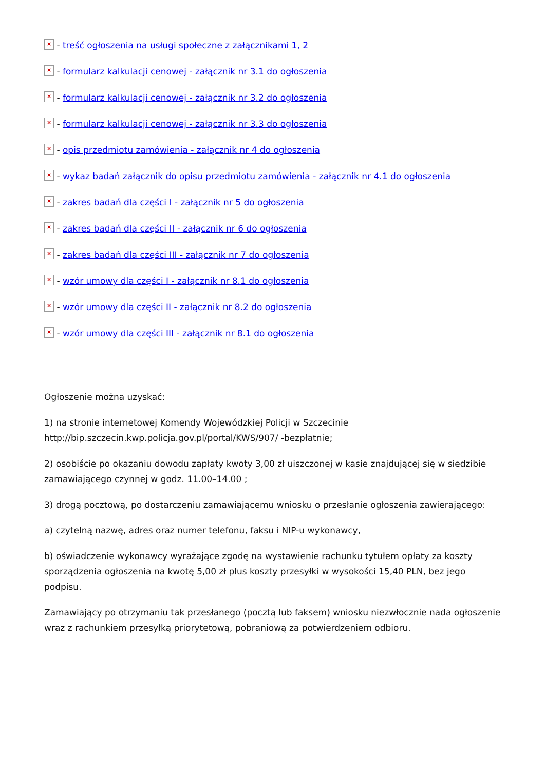× - treść ogłoszenia na usługi społeczne z załącznikami 1, 2
× - formularz kalkulacji cenowej - załącznik nr 3.1 do ogłoszenia
× - formularz kalkulacji cenowej - załącznik nr 3.2 do ogłoszenia
× - formularz kalkulacji cenowej - załącznik nr 3.3 do ogłoszenia
× - opis przedmiotu zamówienia - załącznik nr 4 do ogłoszenia
× - wykaz badań załącznik do opisu przedmiotu zamówienia - załącznik nr 4.1 do ogłoszenia
× - zakres badań dla części I - załącznik nr 5 do ogłoszenia
× - zakres badań dla części II - załącznik nr 6 do ogłoszenia
× - zakres badań dla części III - załącznik nr 7 do ogłoszenia
× - wzór umowy dla części I - załącznik nr 8.1 do ogłoszenia
× - wzór umowy dla części II - załącznik nr 8.2 do ogłoszenia
× - wzór umowy dla części III - załącznik nr 8.1 do ogłoszenia
Ogłoszenie można uzyskać:
1) na stronie internetowej Komendy Wojewódzkiej Policji w Szczecinie http://bip.szczecin.kwp.policja.gov.pl/portal/KWS/907/ -bezpłatnie;
2) osobiście po okazaniu dowodu zapłaty kwoty 3,00 zł uiszczonej w kasie znajdującej się w siedzibie zamawiającego czynnej w godz. 11.00–14.00 ;
3) drogą pocztową, po dostarczeniu zamawiającemu wniosku o przesłanie ogłoszenia zawierającego:
a) czytelną nazwę, adres oraz numer telefonu, faksu i NIP-u wykonawcy,
b) oświadczenie wykonawcy wyrażające zgodę na wystawienie rachunku tytułem opłaty za koszty sporządzenia ogłoszenia na kwotę 5,00 zł plus koszty przesyłki w wysokości 15,40 PLN, bez jego podpisu.
Zamawiający po otrzymaniu tak przesłanego (pocztą lub faksem) wniosku niezwłocznie nada ogłoszenie wraz z rachunkiem przesyłką priorytetową, pobraniową za potwierdzeniem odbioru.